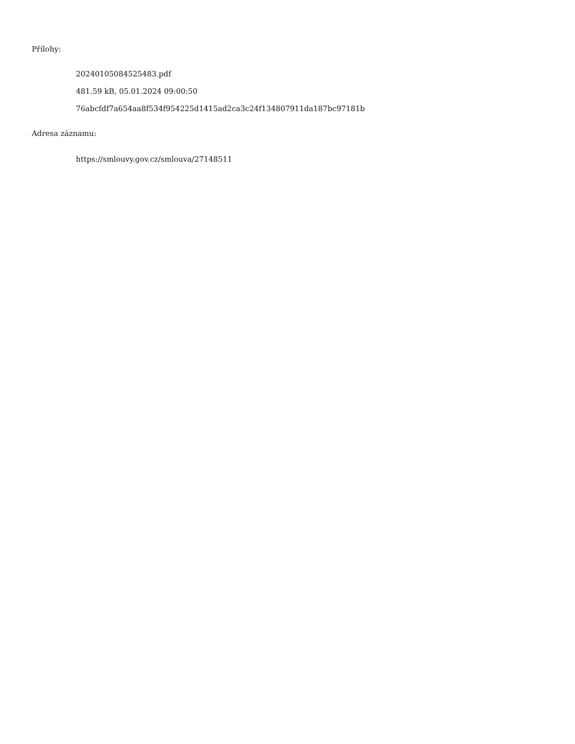Přílohy:
20240105084525483.pdf
481.59 kB, 05.01.2024 09:00:50
76abcfdf7a654aa8f534f954225d1415ad2ca3c24f134807911da187bc97181b
Adresa záznamu:
https://smlouvy.gov.cz/smlouva/27148511